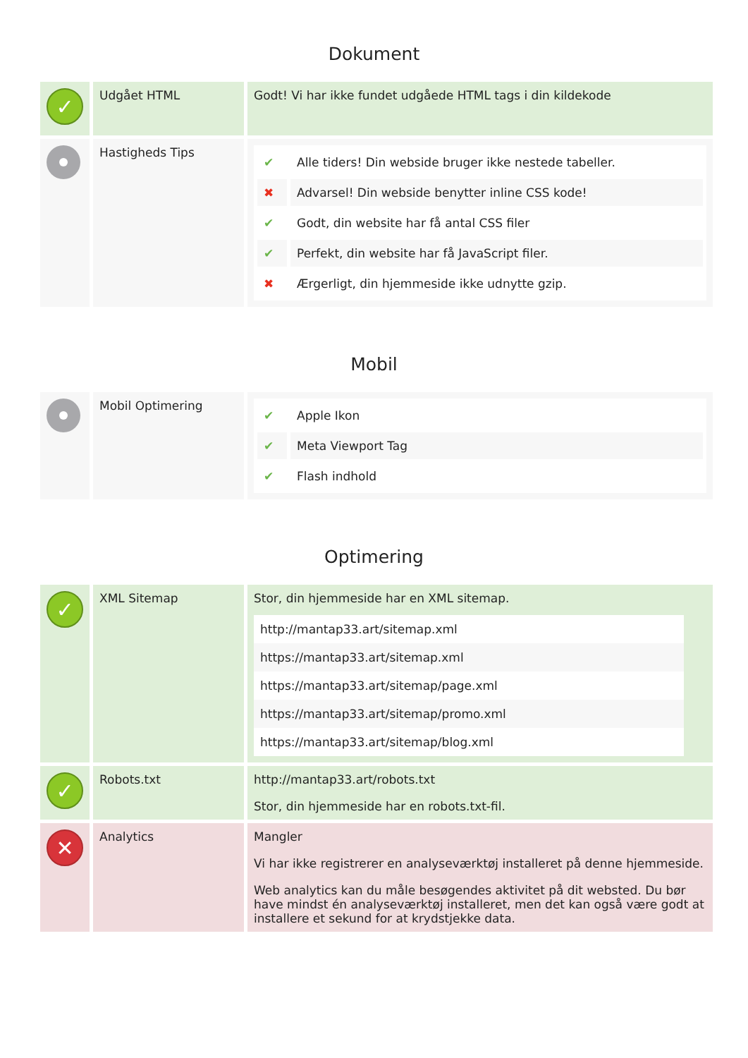Dokument
| ✓ | Udgået HTML | Godt! Vi har ikke fundet udgåede HTML tags i din kildekode |
| | Hastigheds Tips | / ✔ / Alle tiders! Din webside bruger ikke nestede tabeller. / / ✖ / Advarsel! Din webside benytter inline CSS kode! / / ✔ / Godt, din website har få antal CSS filer / / ✔ / Perfekt, din website har få JavaScript filer. / / ✖ / Ærgerligt, din hjemmeside ikke udnytte gzip. / |
Mobil
| | Mobil Optimering | / ✔ / Apple Ikon / / ✔ / Meta Viewport Tag / / ✔ / Flash indhold / |
Optimering
| ✓ | XML Sitemap | Stor, din hjemmeside har en XML sitemap. / http://mantap33.art/sitemap.xml / / https://mantap33.art/sitemap.xml / / https://mantap33.art/sitemap/page.xml / / https://mantap33.art/sitemap/promo.xml / / https://mantap33.art/sitemap/blog.xml / |
| ✓ | Robots.txt | http://mantap33.art/robots.txt Stor, din hjemmeside har en robots.txt-fil. |
| ✕ | Analytics | Mangler Vi har ikke registrerer en analyseværktøj installeret på denne hjemmeside. Web analytics kan du måle besøgendes aktivitet på dit websted. Du bør have mindst én analyseværktøj installeret, men det kan også være godt at installere et sekund for at krydstjekke data. |